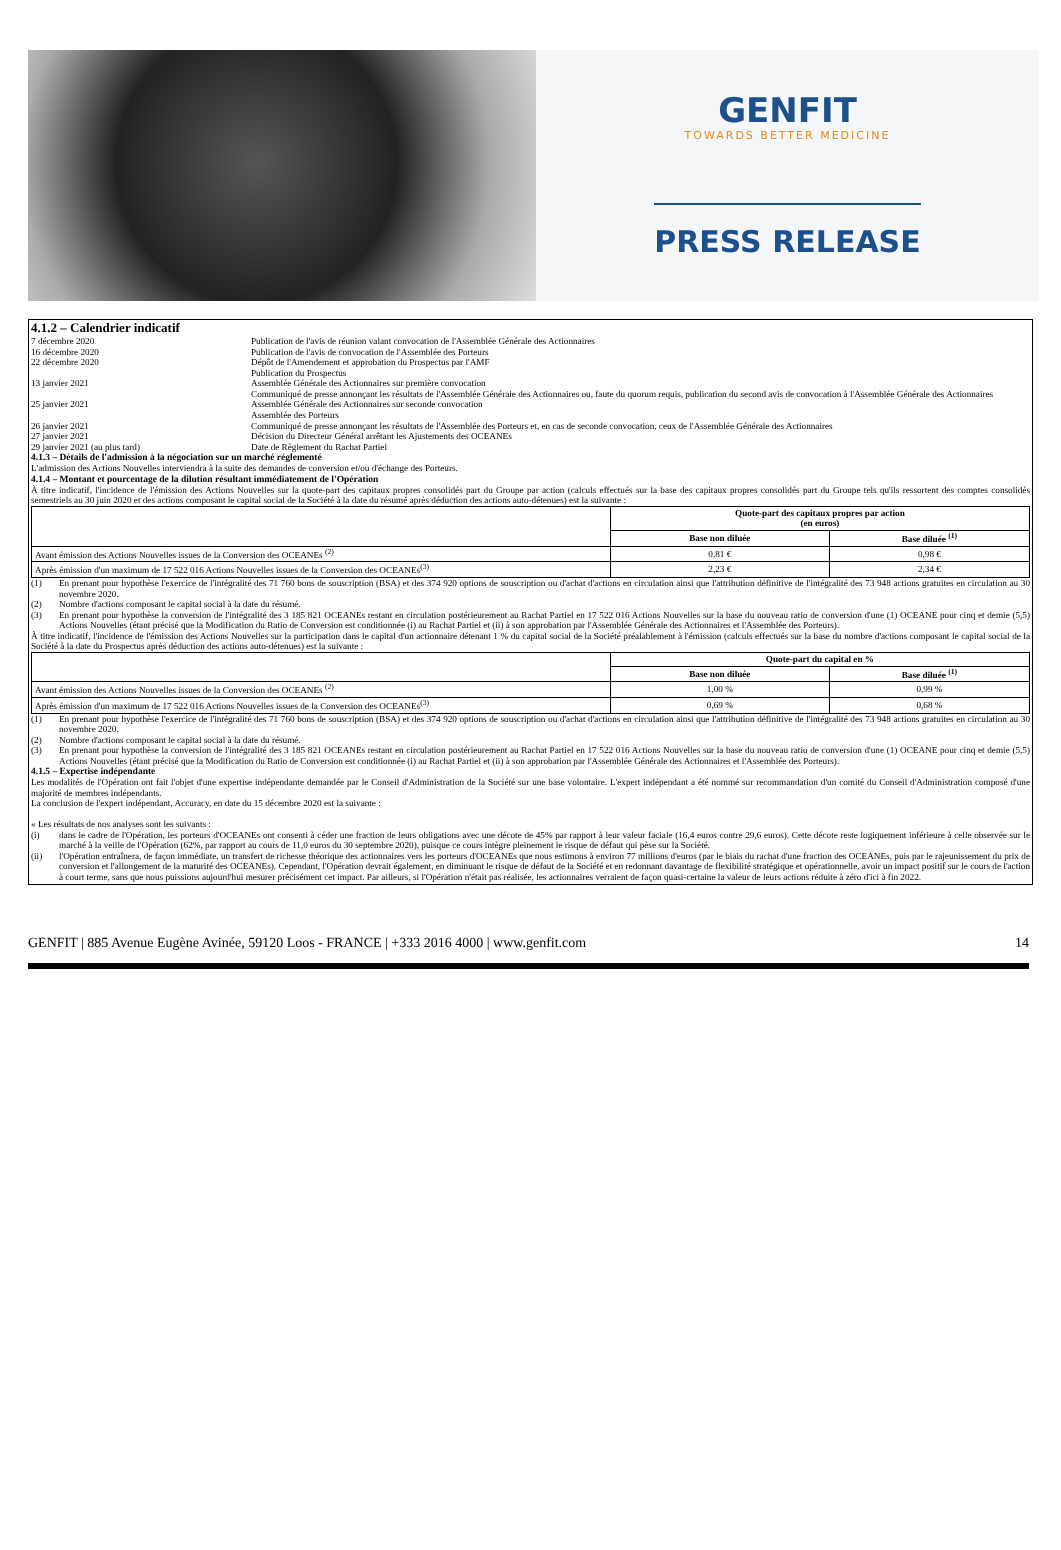GENFIT
TOWARDS BETTER MEDICINE
PRESS RELEASE
4.1.2 – Calendrier indicatif
7 décembre 2020
Publication de l'avis de réunion valant convocation de l'Assemblée Générale des Actionnaires
16 décembre 2020
Publication de l'avis de convocation de l'Assemblée des Porteurs
22 décembre 2020
Dépôt de l'Amendement et approbation du Prospectus par l'AMF
Publication du Prospectus
13 janvier 2021
Assemblée Générale des Actionnaires sur première convocation
Communiqué de presse annonçant les résultats de l'Assemblée Générale des Actionnaires ou, faute du quorum requis, publication du second avis de convocation à l'Assemblée Générale des Actionnaires
25 janvier 2021
Assemblée Générale des Actionnaires sur seconde convocation
Assemblée des Porteurs
26 janvier 2021
Communiqué de presse annonçant les résultats de l'Assemblée des Porteurs et, en cas de seconde convocation, ceux de l'Assemblée Générale des Actionnaires
27 janvier 2021
Décision du Directeur Général arrêtant les Ajustements des OCEANEs
29 janvier 2021 (au plus tard)
Date de Règlement du Rachat Partiel
4.1.3 – Détails de l'admission à la négociation sur un marché réglementé
L'admission des Actions Nouvelles interviendra à la suite des demandes de conversion et/ou d'échange des Porteurs.
4.1.4 – Montant et pourcentage de la dilution résultant immédiatement de l'Opération
À titre indicatif, l'incidence de l'émission des Actions Nouvelles sur la quote-part des capitaux propres consolidés part du Groupe par action (calculs effectués sur la base des capitaux propres consolidés part du Groupe tels qu'ils ressortent des comptes consolidés semestriels au 30 juin 2020 et des actions composant le capital social de la Société à la date du résumé après déduction des actions auto-détenues) est la suivante :
| | Quote-part des capitaux propres par action (en euros) | |
| --- | --- | --- |
| | Base non diluée | Base diluée <sup>(1)</sup> |
| Avant émission des Actions Nouvelles issues de la Conversion des OCEANEs <sup>(2)</sup> | 0,81 € | 0,98 € |
| Après émission d'un maximum de 17 522 016 Actions Nouvelles issues de la Conversion des OCEANEs<sup>(3)</sup> | 2,23 € | 2,34 € |
(1)
En prenant pour hypothèse l'exercice de l'intégralité des 71 760 bons de souscription (BSA) et des 374 920 options de souscription ou d'achat d'actions en circulation ainsi que l'attribution définitive de l'intégralité des 73 948 actions gratuites en circulation au 30 novembre 2020.
(2)
Nombre d'actions composant le capital social à la date du résumé.
(3)
En prenant pour hypothèse la conversion de l'intégralité des 3 185 821 OCEANEs restant en circulation postérieurement au Rachat Partiel en 17 522 016 Actions Nouvelles sur la base du nouveau ratio de conversion d'une (1) OCEANE pour cinq et demie (5,5) Actions Nouvelles (étant précisé que la Modification du Ratio de Conversion est conditionnée (i) au Rachat Partiel et (ii) à son approbation par l'Assemblée Générale des Actionnaires et l'Assemblée des Porteurs).
À titre indicatif, l'incidence de l'émission des Actions Nouvelles sur la participation dans le capital d'un actionnaire détenant 1 % du capital social de la Société préalablement à l'émission (calculs effectués sur la base du nombre d'actions composant le capital social de la Société à la date du Prospectus après déduction des actions auto-détenues) est la suivante :
| | Quote-part du capital en % | |
| --- | --- | --- |
| | Base non diluée | Base diluée <sup>(1)</sup> |
| Avant émission des Actions Nouvelles issues de la Conversion des OCEANEs <sup>(2)</sup> | 1,00 % | 0,99 % |
| Après émission d'un maximum de 17 522 016 Actions Nouvelles issues de la Conversion des OCEANEs<sup>(3)</sup> | 0,69 % | 0,68 % |
(1)
En prenant pour hypothèse l'exercice de l'intégralité des 71 760 bons de souscription (BSA) et des 374 920 options de souscription ou d'achat d'actions en circulation ainsi que l'attribution définitive de l'intégralité des 73 948 actions gratuites en circulation au 30 novembre 2020.
(2)
Nombre d'actions composant le capital social à la date du résumé.
(3)
En prenant pour hypothèse la conversion de l'intégralité des 3 185 821 OCEANEs restant en circulation postérieurement au Rachat Partiel en 17 522 016 Actions Nouvelles sur la base du nouveau ratio de conversion d'une (1) OCEANE pour cinq et demie (5,5) Actions Nouvelles (étant précisé que la Modification du Ratio de Conversion est conditionnée (i) au Rachat Partiel et (ii) à son approbation par l'Assemblée Générale des Actionnaires et l'Assemblée des Porteurs).
4.1.5 – Expertise indépendante
Les modalités de l'Opération ont fait l'objet d'une expertise indépendante demandée par le Conseil d'Administration de la Société sur une base volontaire. L'expert indépendant a été nommé sur recommandation d'un comité du Conseil d'Administration composé d'une majorité de membres indépendants.
La conclusion de l'expert indépendant, Accuracy, en date du 15 décembre 2020 est la suivante :
« Les résultats de nos analyses sont les suivants :
(i)
dans le cadre de l'Opération, les porteurs d'OCEANEs ont consenti à céder une fraction de leurs obligations avec une décote de 45% par rapport à leur valeur faciale (16,4 euros contre 29,6 euros). Cette décote reste logiquement inférieure à celle observée sur le marché à la veille de l'Opération (62%, par rapport au cours de 11,0 euros du 30 septembre 2020), puisque ce cours intègre pleinement le risque de défaut qui pèse sur la Société.
(ii)
l'Opération entraînera, de façon immédiate, un transfert de richesse théorique des actionnaires vers les porteurs d'OCEANEs que nous estimons à environ 77 millions d'euros (par le biais du rachat d'une fraction des OCEANEs, puis par le rajeunissement du prix de conversion et l'allongement de la maturité des OCEANEs). Cependant, l'Opération devrait également, en diminuant le risque de défaut de la Société et en redonnant davantage de flexibilité stratégique et opérationnelle, avoir un impact positif sur le cours de l'action à court terme, sans que nous puissions aujourd'hui mesurer précisément cet impact. Par ailleurs, si l'Opération n'était pas réalisée, les actionnaires verraient de façon quasi-certaine la valeur de leurs actions réduite à zéro d'ici à fin 2022.
GENFIT | 885 Avenue Eugène Avinée, 59120 Loos - FRANCE | +333 2016 4000 | www.genfit.com 14